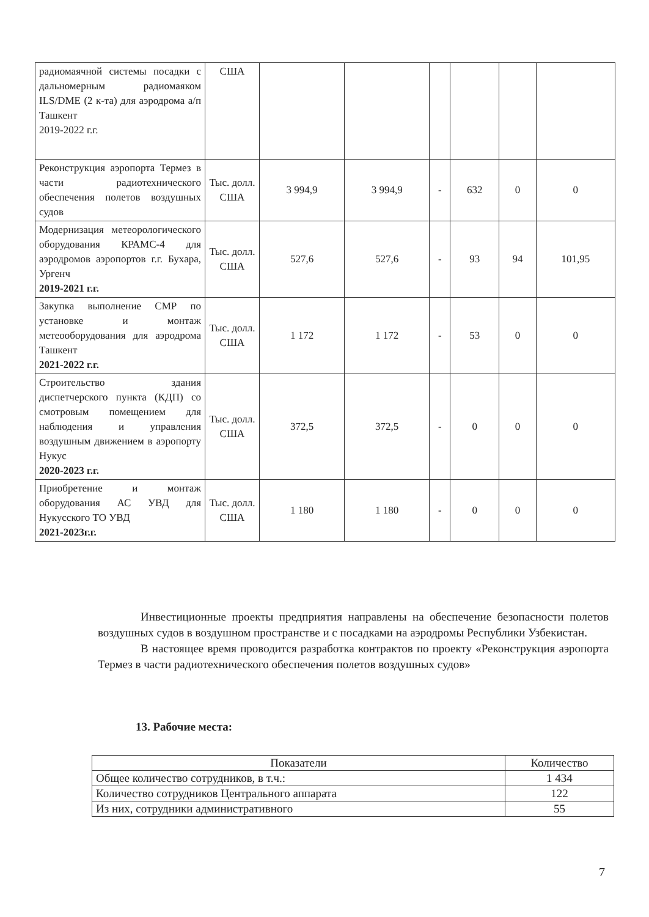| радиомаячной системы посадки с дальномерным радиомаяком ILS/DME (2 к-та) для аэродрома а/п Ташкент 2019-2022 г.г. | США | | | | | | |
| Реконструкция аэропорта Термез в части радиотехнического обеспечения полетов воздушных судов | Тыс. долл. США | 3 994,9 | 3 994,9 | - | 632 | 0 | 0 |
| Модернизация метеорологического оборудования КРАМС-4 для аэродромов аэропортов г.г. Бухара, Ургенч 2019-2021 г.г. | Тыс. долл. США | 527,6 | 527,6 | - | 93 | 94 | 101,95 |
| Закупка выполнение СМР по установке и монтаж метеооборудования для аэродрома Ташкент 2021-2022 г.г. | Тыс. долл. США | 1 172 | 1 172 | - | 53 | 0 | 0 |
| Строительство здания диспетчерского пункта (КДП) со смотровым помещением для наблюдения и управления воздушным движением в аэропорту Нукус 2020-2023 г.г. | Тыс. долл. США | 372,5 | 372,5 | - | 0 | 0 | 0 |
| Приобретение и монтаж оборудования АС УВД для Нукусского ТО УВД 2021-2023г.г. | Тыс. долл. США | 1 180 | 1 180 | - | 0 | 0 | 0 |
Инвестиционные проекты предприятия направлены на обеспечение безопасности полетов воздушных судов в воздушном пространстве и с посадками на аэродромы Республики Узбекистан.
В настоящее время проводится разработка контрактов по проекту «Реконструкция аэропорта Термез в части радиотехнического обеспечения полетов воздушных судов»
13. Рабочие места:
| Показатели | Количество |
| --- | --- |
| Общее количество сотрудников, в т.ч.: | 1 434 |
| Количество сотрудников Центрального аппарата | 122 |
| Из них, сотрудники административного | 55 |
7